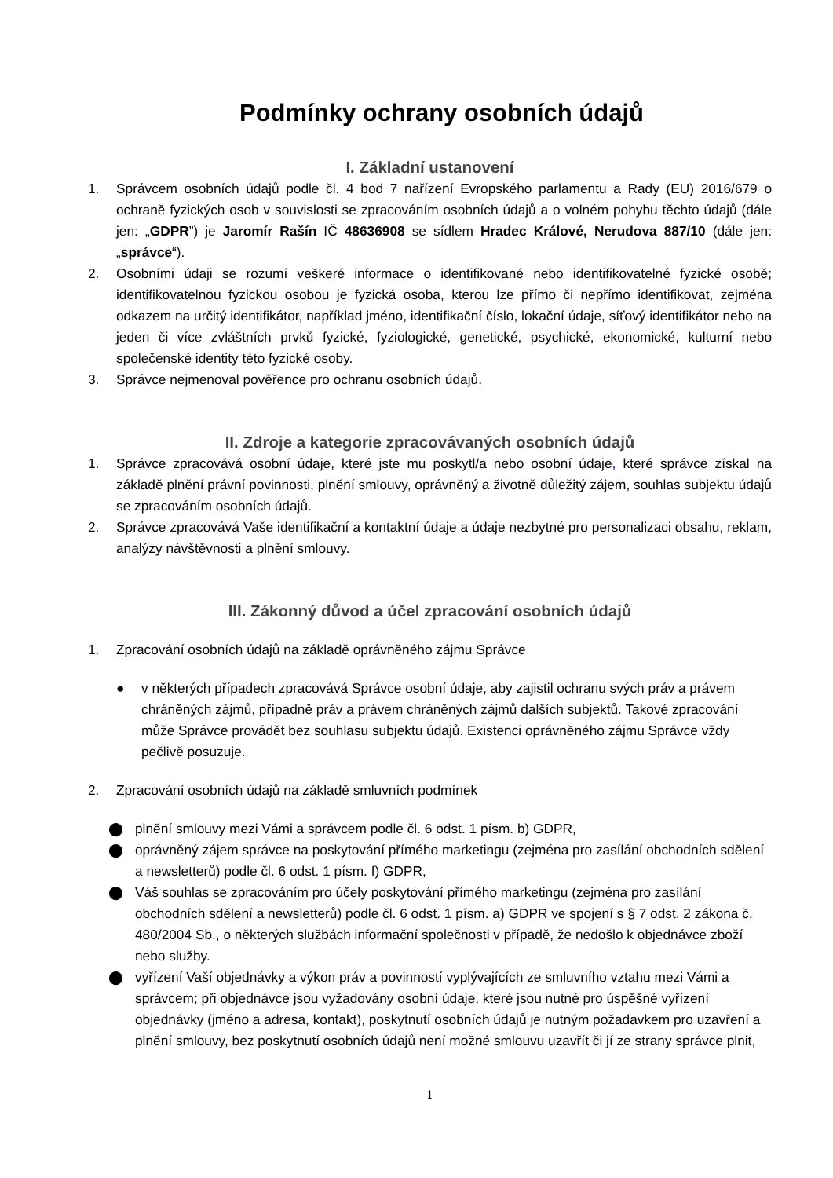Podmínky ochrany osobních údajů
I. Základní ustanovení
1. Správcem osobních údajů podle čl. 4 bod 7 nařízení Evropského parlamentu a Rady (EU) 2016/679 o ochraně fyzických osob v souvislosti se zpracováním osobních údajů a o volném pohybu těchto údajů (dále jen: „GDPR”) je Jaromír Rašín IČ 48636908 se sídlem Hradec Králové, Nerudova 887/10 (dále jen: „správce“).
2. Osobními údaji se rozumí veškeré informace o identifikované nebo identifikovatelné fyzické osobě; identifikovatelnou fyzickou osobou je fyzická osoba, kterou lze přímo či nepřímo identifikovat, zejména odkazem na určitý identifikátor, například jméno, identifikační číslo, lokační údaje, síťový identifikátor nebo na jeden či více zvláštních prvků fyzické, fyziologické, genetické, psychické, ekonomické, kulturní nebo společenské identity této fyzické osoby.
3. Správce nejmenoval pověřence pro ochranu osobních údajů.
II. Zdroje a kategorie zpracovávaných osobních údajů
1. Správce zpracovává osobní údaje, které jste mu poskytl/a nebo osobní údaje, které správce získal na základě plnění právní povinnosti, plnění smlouvy, oprávněný a životně důležitý zájem, souhlas subjektu údajů se zpracováním osobních údajů.
2. Správce zpracovává Vaše identifikační a kontaktní údaje a údaje nezbytné pro personalizaci obsahu, reklam, analýzy návštěvnosti a plnění smlouvy.
III. Zákonný důvod a účel zpracování osobních údajů
1. Zpracování osobních údajů na základě oprávněného zájmu Správce
● v některých případech zpracovává Správce osobní údaje, aby zajistil ochranu svých práv a právem chráněných zájmů, případně práv a právem chráněných zájmů dalších subjektů. Takové zpracování může Správce provádět bez souhlasu subjektu údajů. Existenci oprávněného zájmu Správce vždy pečlivě posuzuje.
2. Zpracování osobních údajů na základě smluvních podmínek
⬤ plnění smlouvy mezi Vámi a správcem podle čl. 6 odst. 1 písm. b) GDPR,
⬤ oprávněný zájem správce na poskytování přímého marketingu (zejména pro zasílání obchodních sdělení a newsletterů) podle čl. 6 odst. 1 písm. f) GDPR,
⬤ Váš souhlas se zpracováním pro účely poskytování přímého marketingu (zejména pro zasílání obchodních sdělení a newsletterů) podle čl. 6 odst. 1 písm. a) GDPR ve spojení s § 7 odst. 2 zákona č. 480/2004 Sb., o některých službách informační společnosti v případě, že nedošlo k objednávce zboží nebo služby.
⬤ vyřízení Vaší objednávky a výkon práv a povinností vyplývajících ze smluvního vztahu mezi Vámi a správcem; při objednávce jsou vyžadovány osobní údaje, které jsou nutné pro úspěšné vyřízení objednávky (jméno a adresa, kontakt), poskytnutí osobních údajů je nutným požadavkem pro uzavření a plnění smlouvy, bez poskytnutí osobních údajů není možné smlouvu uzavřít či jí ze strany správce plnit,
1